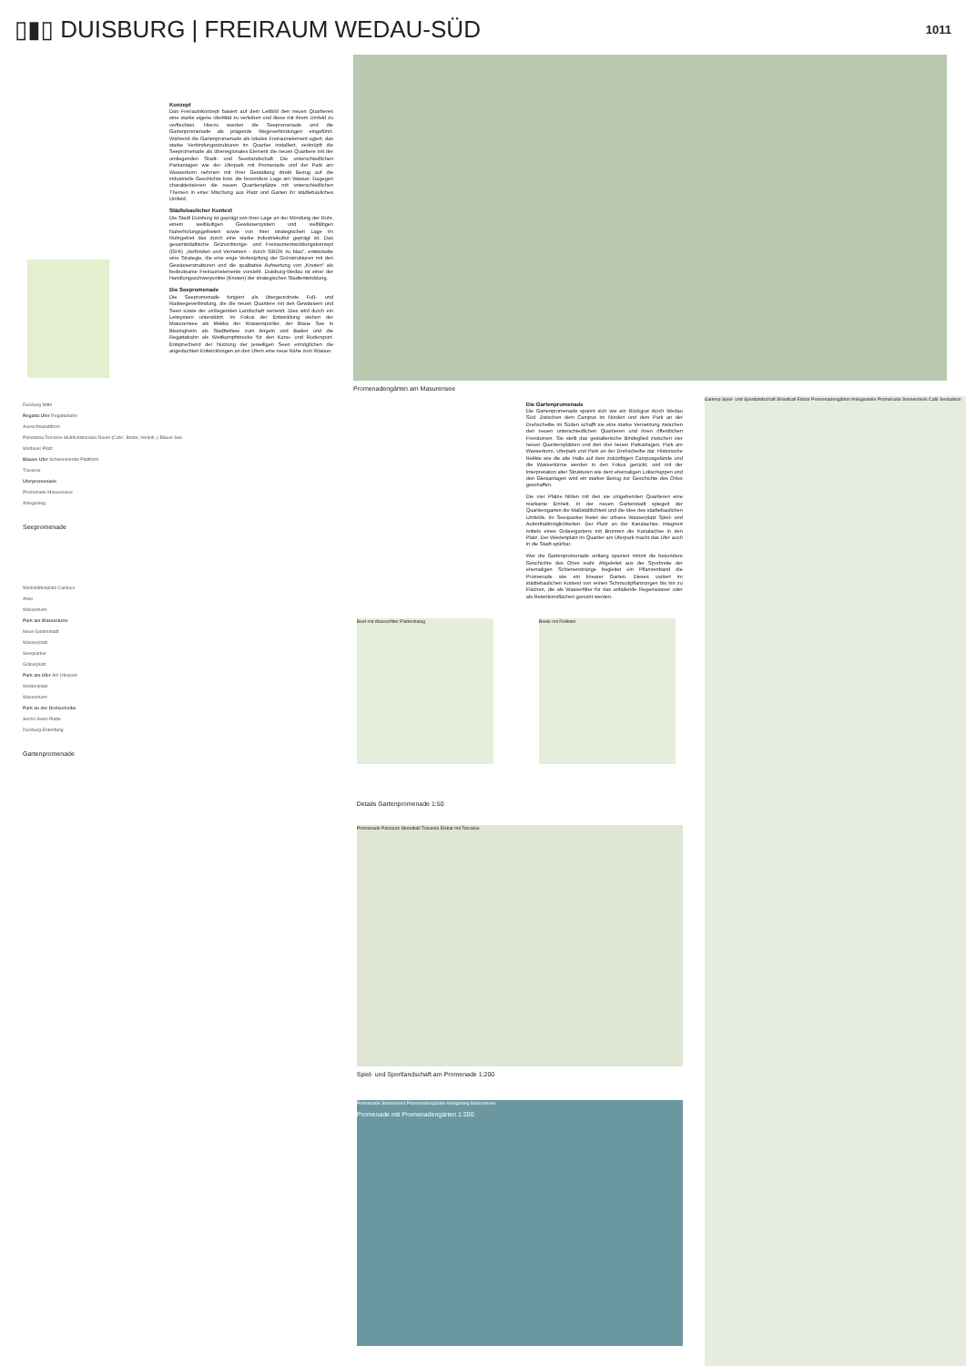▯▮▯ DUISBURG | FREIRAUM WEDAU-SÜD
1011
Konzept
Das Freiraumkonzept basiert auf dem Leitbild den neuen Quartieren eine starke eigene Identität zu verleihen und diese mit ihrem Umfeld zu verflechten. Hierzu werden die Seepromenade und die Gartenpromenade als prägende Wegeverbindungen eingeführt. Während die Gartenpromenade als lokales Freiraumelement agiert, das starke Verbindungsstrukturen im Quartier installiert, verknüpft die Seepromenade als überregionales Element die neuen Quartiere mit der umliegenden Stadt- und Seenlandschaft. Die unterschiedlichen Parkanlagen wie der Uferpark mit Promenade und der Park am Wasserturm nehmen mit ihrer Gestaltung direkt Bezug auf die industrielle Geschichte bzw. die besondere Lage am Wasser. Dagegen charakterisieren die neuen Quartiersplätze mit unterschiedlichen Themen in einer Mischung aus Platz und Garten ihr städtebauliches Umfeld.
Städtebaulicher Kontext
Die Stadt Duisburg ist geprägt von ihrer Lage an der Mündung der Ruhr, einem weitläufigen Gewässersystem und vielfältigen Naherholungsgebieten sowie von ihrer strategischen Lage im Ruhrgebiet das durch eine starke Industriekultur geprägt ist. Das gesamtstädtische Grünordnungs- und Freiraumentwicklungskonzept (GFK) „Verbinden und Vernetzen - durch GRÜN zu blau“, entwickelte eine Strategie, die eine enge Verknüpfung der Grünstrukturen mit den Gewässerstrukturen und die qualitative Aufwertung von „Knoten“ als bedeutsame Freiraumelemente vorsieht. Duisburg-Wedau ist einer der Handlungsschwerpunkte (Knoten) der strategischen Stadtentwicklung.
Die Seepromenade
Die Seepromenade fungiert als übergeordnete Fuß- und Radwegeverbindung, die die neuen Quartiere mit den Gewässern und Seen sowie der umliegenden Landschaft vernetzt. Dies wird durch ein Leitsystem unterstützt. Im Fokus der Entwicklung stehen der Masurensee als Mekka der Wassersportler, der Blaue See in Bissingheim als Stadtteilsee zum Angeln und Baden und die Regattabahn als Wettkampfstrecke für den Kanu- und Rudersport. Entsprechend der Nutzung der jeweiligen Seen ermöglichen die angedachten Entwicklungen an den Ufern eine neue Nähe zum Wasser.
Promenadengärten am Masurensee
Duisburg Mitte
Regatta Ufer Regattabahn
Aussichtsplattform
Panorama Terrasse Multifunktionaler Raum (Cafe', Boote, Verleih..) Blauer See
Wedauer Platz
Blaues Ufer Schwimmende Plattform
Traverse
Uferpromenade
Promenade Masurensee
Anlegesteg
Seepromenade
Werkstättenplatz Campus
Allee
Wasserturm
Park am Wasserturm
Neue Gartenstadt
Wasserplatz
Seequartier
Gräserplatz
Park am Ufer Am Uferpark
Weidenplatz
Wasserturm
Park an der Drehscheibe
Sechs-Seen-Platte
Duisburg-Entenfang
Gartenpromenade
Die Gartenpromenade
Die Gartenpromenade spannt sich wie ein Rückgrat durch Wedau Süd. Zwischen dem Campus im Norden und dem Park an der Drehscheibe im Süden schafft sie eine starke Vernetzung zwischen den neuen unterschiedlichen Quartieren und ihren öffentlichen Freiräumen. Sie stellt das gestalterische Bindeglied zwischen vier neuen Quartiersplätzen und den drei neuen Parkanlagen, Park am Wasserturm, Uferpark und Park an der Drehscheibe dar. Historische Relikte wie die alte Halle auf dem zukünftigen Campusgelände und die Wassertürme werden in den Fokus gerückt, und mit der Interpretation alter Strukturen wie dem ehemaligen Lokschuppen und den Gleisanlagen wird ein starker Bezug zur Geschichte des Ortes geschaffen.
Die vier Plätze bilden mit den sie umgebenden Quartieren eine markante Einheit. In der neuen Gartenstadt spiegelt der Quartiersgarten die Maßstäblichkeit und die Idee des städtebaulichen Umfelds. Im Seequartier bietet der urbane Wasserplatz Spiel- und Aufenthaltmöglichkeiten. Der Platz an der Kanalachse, integriert mittels eines Gräsergartens mit Brunnen die Kanalachse in den Platz. Der Weidenplatz im Quartier am Uferpark macht das Ufer auch in die Stadt spürbar.
Wer die Gartenpromenade entlang spaziert nimmt die besondere Geschichte des Ortes wahr. Abgeleitet aus der Spurbreite der ehemaligen Schienenstränge begleitet ein Pflanzenband die Promenade wie ein linearer Garten. Dieses variiert im städtebaulichen Kontext von reinen Schmuckpflanzungen bis hin zu Flächen, die als Wasserfilter für das anfallende Regenwasser oder als Retentionsflächen genutzt werden.
Beet mit Wasserfilter Plattenbelag Beete mit Relikten
Details Gartenpromenade 1:50
Promenade Parcours Streetball Traverse Eisbar mit Terrasse
Spiel- und Sportlandschaft am Promenade 1:200
Promenade Sitzelement Promenadengärten Anlegesteg Masurensee
Promenade mit Promenadengärten 1:200
Gartenp Spiel- und Sportlandschaft Streetball Eisbar Promenadengärten Anlegestelle Promenade Sonnendeck Café Seebalkon